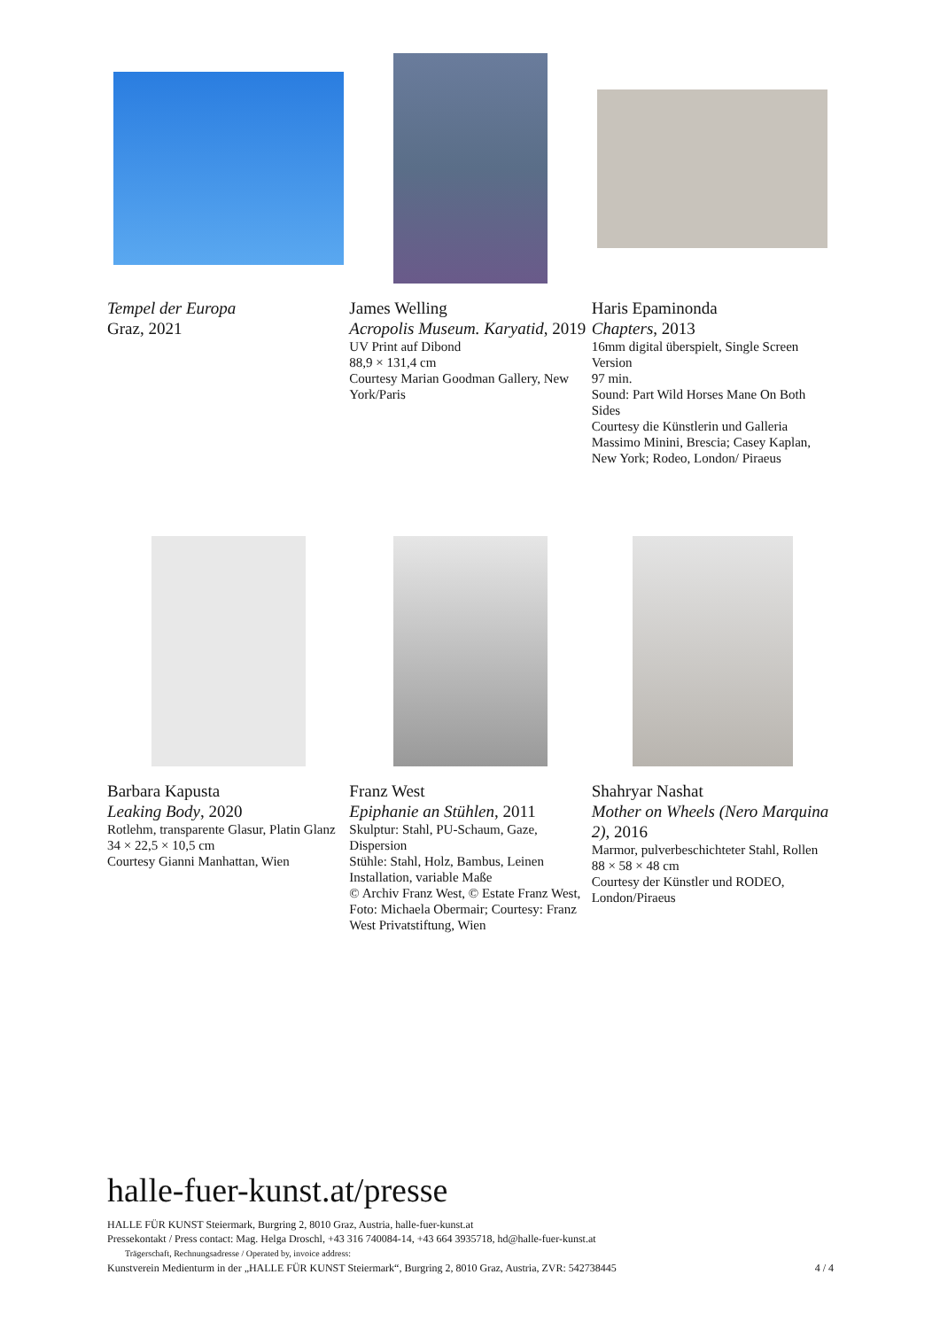Tempel der Europa
Graz, 2021
James Welling
Acropolis Museum. Karyatid, 2019
UV Print auf Dibond
88,9 × 131,4 cm
Courtesy Marian Goodman Gallery, New York/Paris
Haris Epaminonda
Chapters, 2013
16mm digital überspielt, Single Screen Version
97 min.
Sound: Part Wild Horses Mane On Both Sides
Courtesy die Künstlerin und Galleria Massimo Minini, Brescia; Casey Kaplan, New York; Rodeo, London/ Piraeus
Barbara Kapusta
Leaking Body, 2020
Rotlehm, transparente Glasur, Platin Glanz
34 × 22,5 × 10,5 cm
Courtesy Gianni Manhattan, Wien
Franz West
Epiphanie an Stühlen, 2011
Skulptur: Stahl, PU-Schaum, Gaze, Dispersion
Stühle: Stahl, Holz, Bambus, Leinen
Installation, variable Maße
© Archiv Franz West, © Estate Franz West, Foto: Michaela Obermair; Courtesy: Franz West Privatstiftung, Wien
Shahryar Nashat
Mother on Wheels (Nero Marquina 2), 2016
Marmor, pulverbeschichteter Stahl, Rollen
88 × 58 × 48 cm
Courtesy der Künstler und RODEO, London/Piraeus
halle-fuer-kunst.at/presse
HALLE FÜR KUNST Steiermark, Burgring 2, 8010 Graz, Austria, halle-fuer-kunst.at
Pressekontakt / Press contact: Mag. Helga Droschl, +43 316 740084-14, +43 664 3935718, hd@halle-fuer-kunst.at
Trägerschaft, Rechnungsadresse / Operated by, invoice address:
Kunstverein Medienturm in der „HALLE FÜR KUNST Steiermark“, Burgring 2, 8010 Graz, Austria, ZVR: 542738445 4 / 4